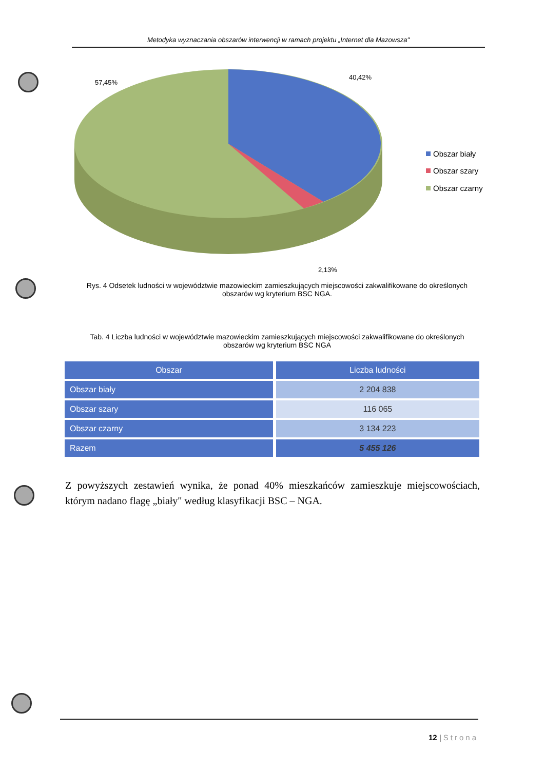Metodyka wyznaczania obszarów interwencji w ramach projektu „Internet dla Mazowsza"
57,45%
40,42%
2,13%
Obszar biały
Obszar szary
Obszar czarny
Rys. 4 Odsetek ludności w województwie mazowieckim zamieszkujących miejscowości zakwalifikowane do określonych obszarów wg kryterium BSC NGA.
Tab. 4 Liczba ludności w województwie mazowieckim zamieszkujących miejscowości zakwalifikowane do określonych obszarów wg kryterium BSC NGA
| Obszar | Liczba ludności |
| --- | --- |
| Obszar biały | 2 204 838 |
| Obszar szary | 116 065 |
| Obszar czarny | 3 134 223 |
| Razem | 5 455 126 |
Z powyższych zestawień wynika, że ponad 40% mieszkańców zamieszkuje miejscowościach, którym nadano flagę „biały" według klasyfikacji BSC – NGA.
12 | Strona